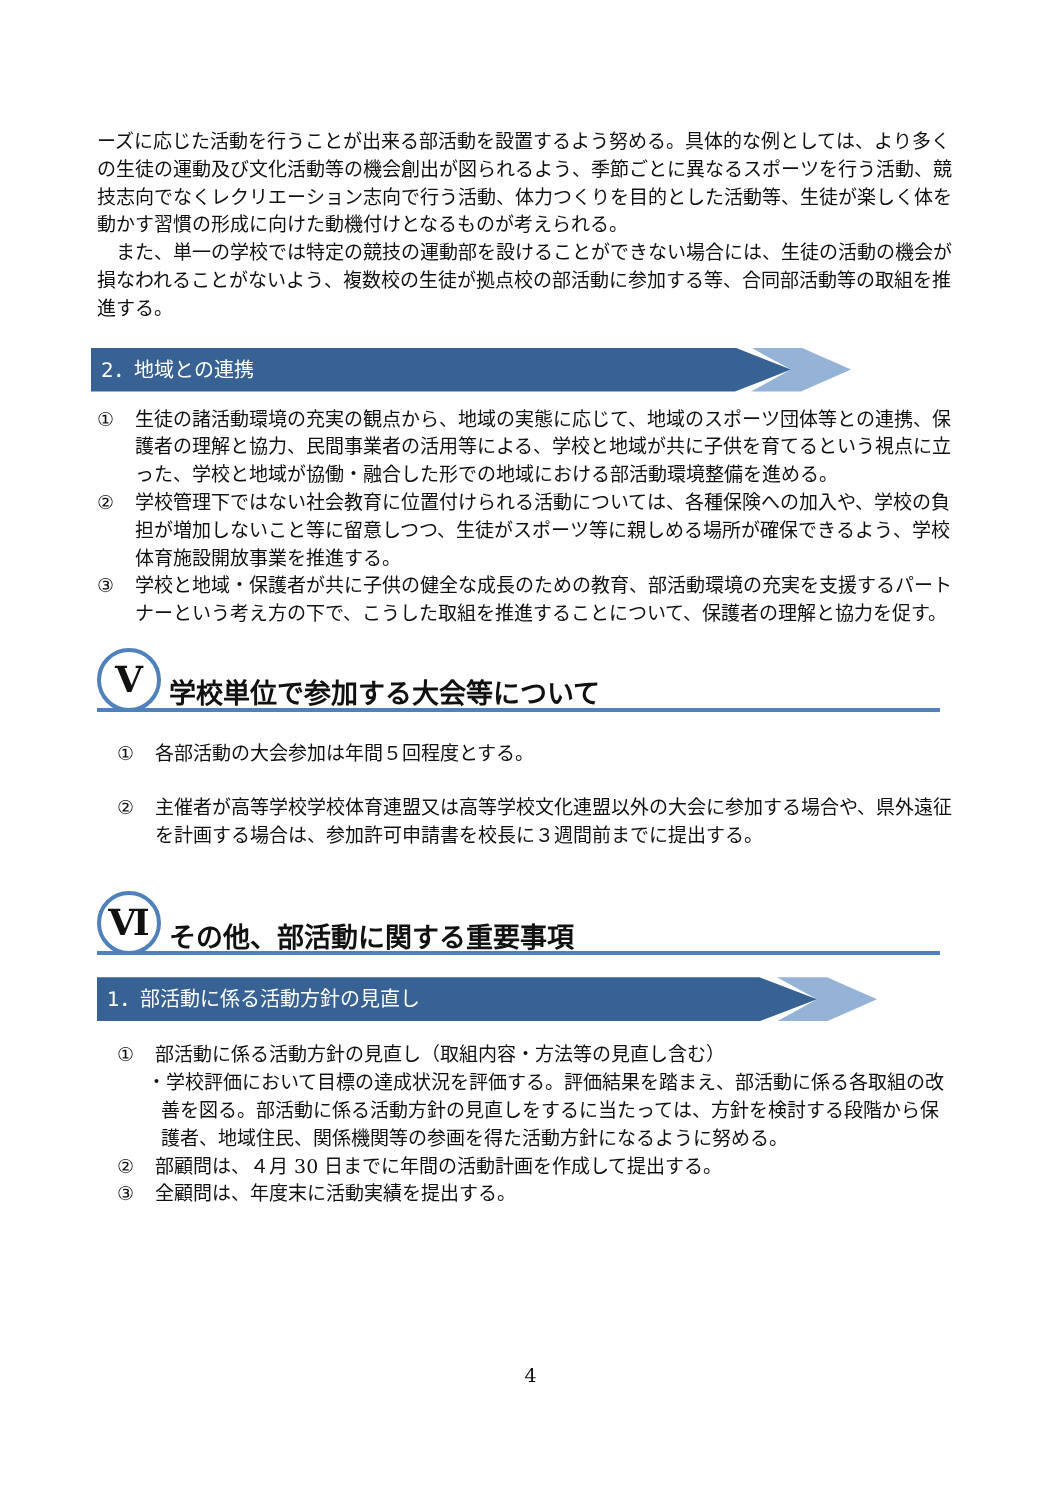ーズに応じた活動を行うことが出来る部活動を設置するよう努める。具体的な例としては、より多くの生徒の運動及び文化活動等の機会創出が図られるよう、季節ごとに異なるスポーツを行う活動、競技志向でなくレクリエーション志向で行う活動、体力つくりを目的とした活動等、生徒が楽しく体を動かす習慣の形成に向けた動機付けとなるものが考えられる。
　また、単一の学校では特定の競技の運動部を設けることができない場合には、生徒の活動の機会が損なわれることがないよう、複数校の生徒が拠点校の部活動に参加する等、合同部活動等の取組を推進する。
2．地域との連携
① 生徒の諸活動環境の充実の観点から、地域の実態に応じて、地域のスポーツ団体等との連携、保護者の理解と協力、民間事業者の活用等による、学校と地域が共に子供を育てるという視点に立った、学校と地域が協働・融合した形での地域における部活動環境整備を進める。
② 学校管理下ではない社会教育に位置付けられる活動については、各種保険への加入や、学校の負担が増加しないこと等に留意しつつ、生徒がスポーツ等に親しめる場所が確保できるよう、学校体育施設開放事業を推進する。
③ 学校と地域・保護者が共に子供の健全な成長のための教育、部活動環境の充実を支援するパートナーという考え方の下で、こうした取組を推進することについて、保護者の理解と協力を促す。
Ⅴ
学校単位で参加する大会等について
① 各部活動の大会参加は年間５回程度とする。
② 主催者が高等学校学校体育連盟又は高等学校文化連盟以外の大会に参加する場合や、県外遠征を計画する場合は、参加許可申請書を校長に３週間前までに提出する。
Ⅵ
その他、部活動に関する重要事項
1．部活動に係る活動方針の見直し
① 部活動に係る活動方針の見直し（取組内容・方法等の見直し含む）
・学校評価において目標の達成状況を評価する。評価結果を踏まえ、部活動に係る各取組の改善を図る。部活動に係る活動方針の見直しをするに当たっては、方針を検討する段階から保護者、地域住民、関係機関等の参画を得た活動方針になるように努める。
② 部顧問は、４月 30 日までに年間の活動計画を作成して提出する。
③ 全顧問は、年度末に活動実績を提出する。
4